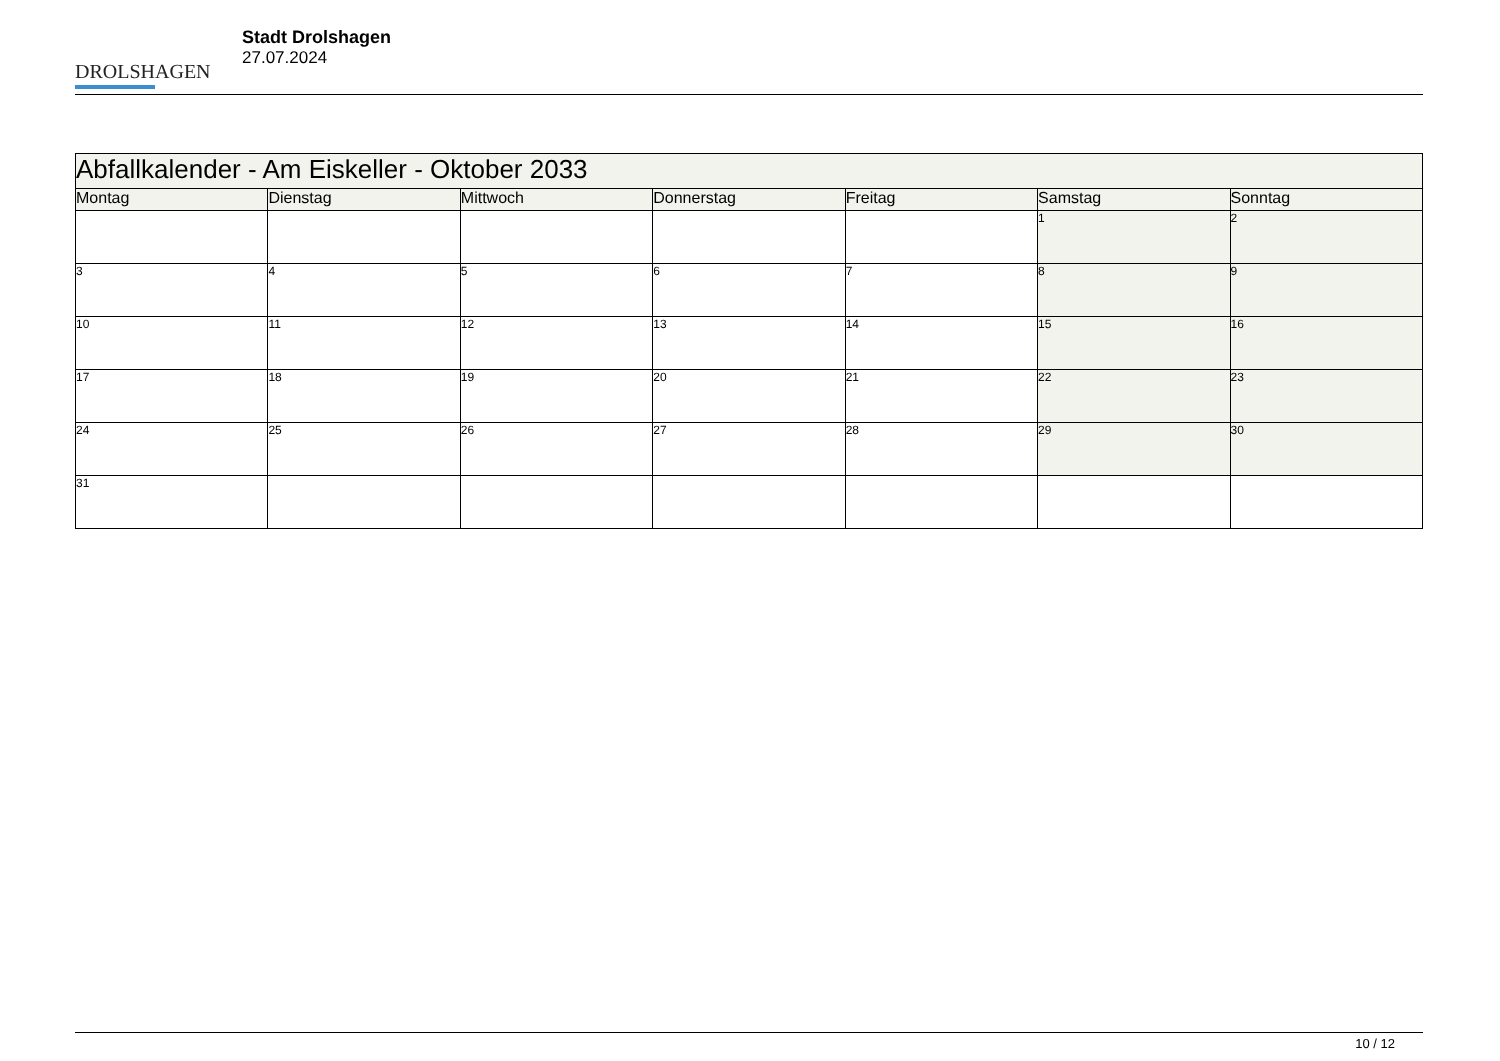DROLSHAGEN
Stadt Drolshagen
27.07.2024
| Abfallkalender - Am Eiskeller - Oktober 2033 | | | | | | |
| --- | --- | --- | --- | --- | --- | --- |
| Montag | Dienstag | Mittwoch | Donnerstag | Freitag | Samstag | Sonntag |
| | | | | | 1 | 2 |
| 3 | 4 | 5 | 6 | 7 | 8 | 9 |
| 10 | 11 | 12 | 13 | 14 | 15 | 16 |
| 17 | 18 | 19 | 20 | 21 | 22 | 23 |
| 24 | 25 | 26 | 27 | 28 | 29 | 30 |
| 31 | | | | | | |
10 / 12